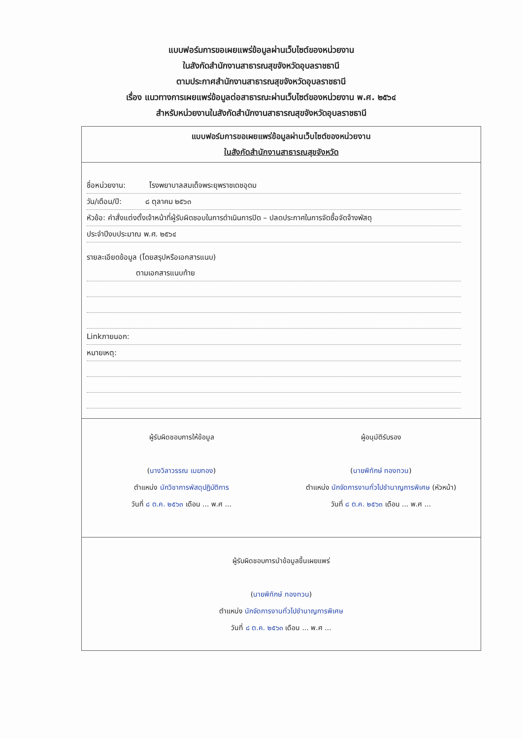แบบฟอร์มการขอเผยแพร่ข้อมูลผ่านเว็บไซต์ของหน่วยงาน
ในสังกัดสำนักงานสาธารณสุขจังหวัดอุบลราชธานี
ตามประกาศสำนักงานสาธารณสุขจังหวัดอุบลราชธานี
เรื่อง แนวทางการเผยแพร่ข้อมูลต่อสาธารณะผ่านเว็บไซต์ของหน่วยงาน พ.ศ. ๒๕๖๔
สำหรับหน่วยงานในสังกัดสำนักงานสาธารณสุขจังหวัดอุบลราชธานี
แบบฟอร์มการขอเผยแพร่ข้อมูลผ่านเว็บไซต์ของหน่วยงาน
ในสังกัดสำนักงานสาธารณสุขจังหวัด
ชื่อหน่วยงาน: โรงพยาบาลสมเด็จพระยุพราชเดชอุดม
วัน/เดือน/ปี: ๘ ตุลาคม ๒๕๖๓
หัวข้อ: คำสั่งแต่งตั้งเจ้าหน้าที่ผู้รับผิดชอบในการดำเนินการปิด – ปลดประกาศในการจัดซื้อจัดจ้างพัสดุ
ประจำปีงบประมาณ พ.ศ. ๒๕๖๔
รายละเอียดข้อมูล (โดยสรุปหรือเอกสารแนบ)
ตามเอกสารแนบท้าย
Linkภายนอก:
หมายเหตุ:
ผู้รับผิดชอบการให้ข้อมูล
(นางวิลาวรรณ เมฆทอง)
ตำแหน่ง นักวิชาการพัสดุปฏิบัติการ
วันที่ ๘ ต.ค. ๒๕๖๓ เดือน ... พ.ศ ...
ผู้อนุมัติรับรอง
(นายพิทักษ์ ทองทวน)
ตำแหน่ง นักจัดการงานทั่วไปชำนาญการพิเศษ (หัวหน้า)
วันที่ ๘ ต.ค. ๒๕๖๓ เดือน ... พ.ศ ...
ผู้รับผิดชอบการนำข้อมูลขึ้นเผยแพร่
(นายพิทักษ์ ทองทวน)
ตำแหน่ง นักจัดการงานทั่วไปชำนาญการพิเศษ
วันที่ ๘ ต.ค. ๒๕๖๓ เดือน ... พ.ศ ...